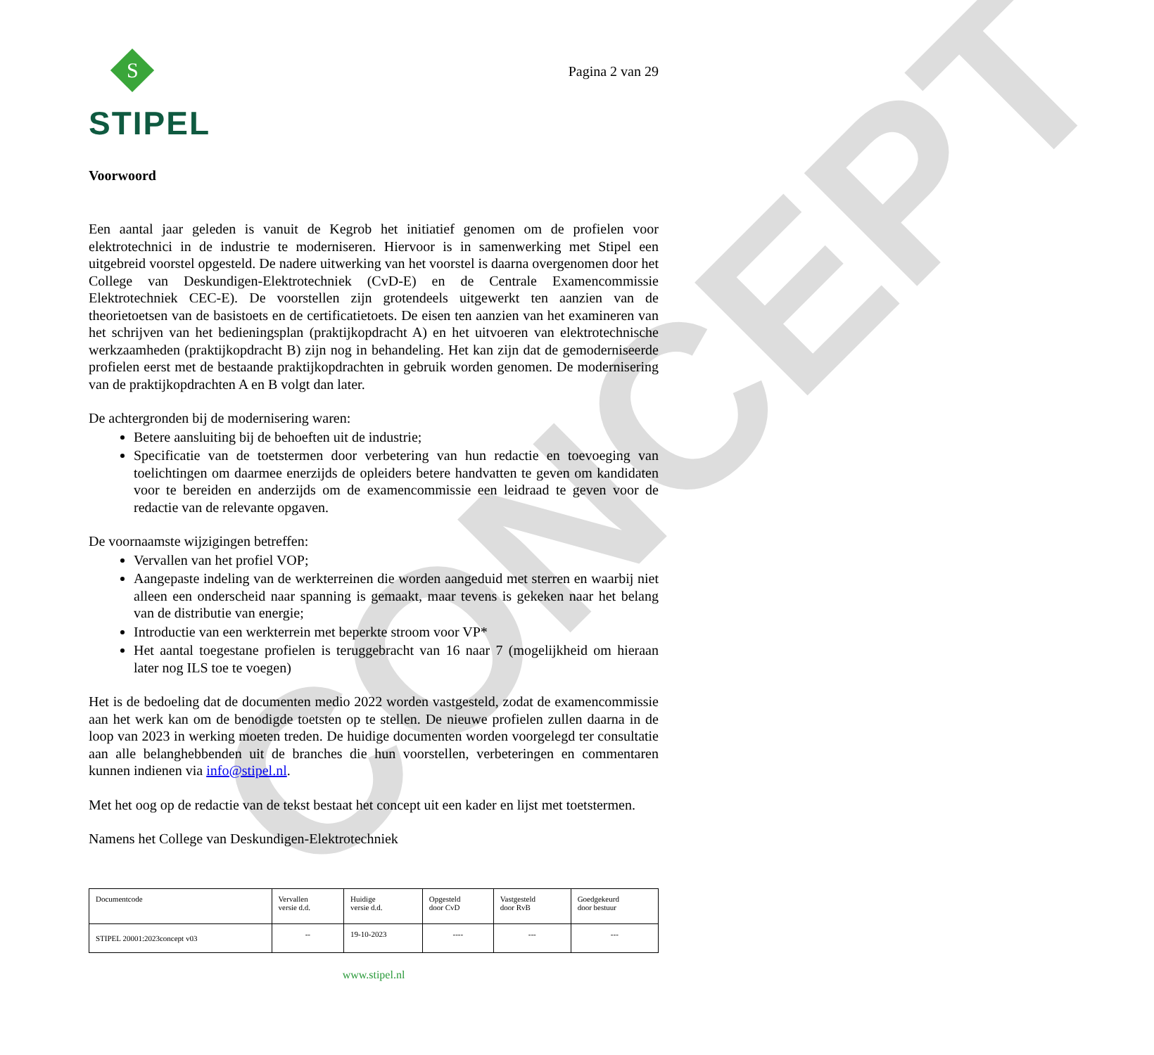CONCEPT
S
STIPEL
Pagina 2 van 29
Voorwoord
Een aantal jaar geleden is vanuit de Kegrob het initiatief genomen om de profielen voor elektrotechnici in de industrie te moderniseren. Hiervoor is in samenwerking met Stipel een uitgebreid voorstel opgesteld. De nadere uitwerking van het voorstel is daarna overgenomen door het College van Deskundigen-Elektrotechniek (CvD-E) en de Centrale Examencommissie Elektrotechniek CEC-E). De voorstellen zijn grotendeels uitgewerkt ten aanzien van de theorietoetsen van de basistoets en de certificatietoets. De eisen ten aanzien van het examineren van het schrijven van het bedieningsplan (praktijkopdracht A) en het uitvoeren van elektrotechnische werkzaamheden (praktijkopdracht B) zijn nog in behandeling. Het kan zijn dat de gemoderniseerde profielen eerst met de bestaande praktijkopdrachten in gebruik worden genomen. De modernisering van de praktijkopdrachten A en B volgt dan later.
De achtergronden bij de modernisering waren:
Betere aansluiting bij de behoeften uit de industrie;
Specificatie van de toetstermen door verbetering van hun redactie en toevoeging van toelichtingen om daarmee enerzijds de opleiders betere handvatten te geven om kandidaten voor te bereiden en anderzijds om de examencommissie een leidraad te geven voor de redactie van de relevante opgaven.
De voornaamste wijzigingen betreffen:
Vervallen van het profiel VOP;
Aangepaste indeling van de werkterreinen die worden aangeduid met sterren en waarbij niet alleen een onderscheid naar spanning is gemaakt, maar tevens is gekeken naar het belang van de distributie van energie;
Introductie van een werkterrein met beperkte stroom voor VP*
Het aantal toegestane profielen is teruggebracht van 16 naar 7 (mogelijkheid om hieraan later nog ILS toe te voegen)
Het is de bedoeling dat de documenten medio 2022 worden vastgesteld, zodat de examencommissie aan het werk kan om de benodigde toetsten op te stellen. De nieuwe profielen zullen daarna in de loop van 2023 in werking moeten treden. De huidige documenten worden voorgelegd ter consultatie aan alle belanghebbenden uit de branches die hun voorstellen, verbeteringen en commentaren kunnen indienen via info@stipel.nl.
Met het oog op de redactie van de tekst bestaat het concept uit een kader en lijst met toetstermen.
Namens het College van Deskundigen-Elektrotechniek
| Documentcode | Vervallen versie d.d. | Huidige versie d.d. | Opgesteld door CvD | Vastgesteld door RvB | Goedgekeurd door bestuur |
| STIPEL 20001:2023concept v03 | -- | 19-10-2023 | ---- | --- | --- |
www.stipel.nl